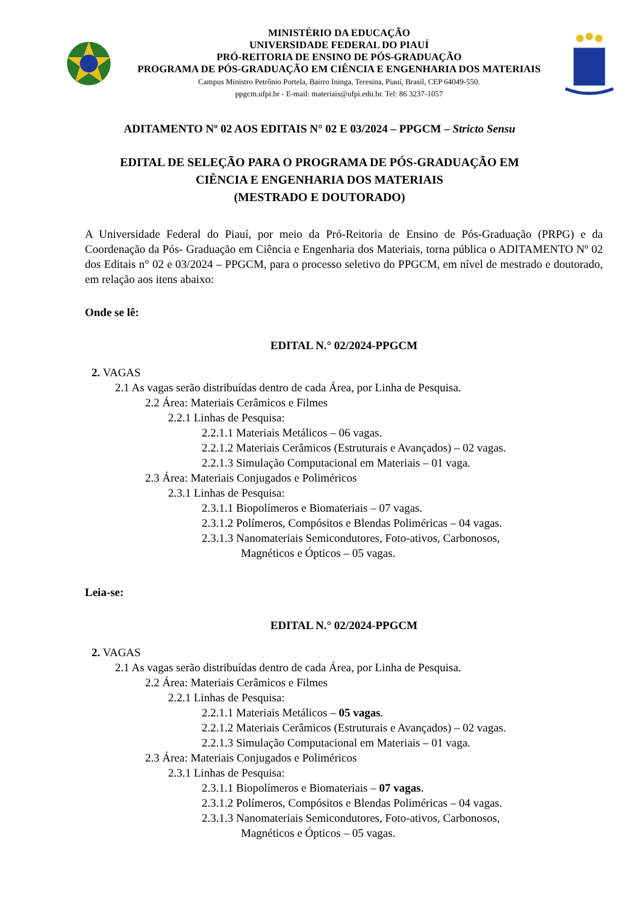MINISTÉRIO DA EDUCAÇÃO
UNIVERSIDADE FEDERAL DO PIAUÍ
PRÓ-REITORIA DE ENSINO DE PÓS-GRADUAÇÃO
PROGRAMA DE PÓS-GRADUAÇÃO EM CIÊNCIA E ENGENHARIA DOS MATERIAIS
Campus Ministro Petrônio Portela, Bairro Ininga, Teresina, Piauí, Brasil, CEP 64049-550.
ppgcm.ufpi.br - E-mail: materiais@ufpi.edu.br. Tel: 86 3237-1057
ADITAMENTO Nº 02 AOS EDITAIS N° 02 E 03/2024 – PPGCM – Stricto Sensu
EDITAL DE SELEÇÃO PARA O PROGRAMA DE PÓS-GRADUAÇÃO EM
CIÊNCIA E ENGENHARIA DOS MATERIAIS
(MESTRADO E DOUTORADO)
A Universidade Federal do Piauí, por meio da Pró-Reitoria de Ensino de Pós-Graduação (PRPG) e da Coordenação da Pós- Graduação em Ciência e Engenharia dos Materiais, torna pública o ADITAMENTO Nº 02 dos Editais n° 02 e 03/2024 – PPGCM, para o processo seletivo do PPGCM, em nível de mestrado e doutorado, em relação aos itens abaixo:
Onde se lê:
EDITAL N.° 02/2024-PPGCM
2. VAGAS
2.1 As vagas serão distribuídas dentro de cada Área, por Linha de Pesquisa.
2.2 Área: Materiais Cerâmicos e Filmes
2.2.1 Linhas de Pesquisa:
2.2.1.1 Materiais Metálicos – 06 vagas.
2.2.1.2 Materiais Cerâmicos (Estruturais e Avançados) – 02 vagas.
2.2.1.3 Simulação Computacional em Materiais – 01 vaga.
2.3 Área: Materiais Conjugados e Poliméricos
2.3.1 Linhas de Pesquisa:
2.3.1.1 Biopolímeros e Biomateriais – 07 vagas.
2.3.1.2 Polímeros, Compósitos e Blendas Poliméricas – 04 vagas.
2.3.1.3 Nanomateriais Semicondutores, Foto-ativos, Carbonosos,
Magnéticos e Ópticos – 05 vagas.
Leia-se:
EDITAL N.° 02/2024-PPGCM
2. VAGAS
2.1 As vagas serão distribuídas dentro de cada Área, por Linha de Pesquisa.
2.2 Área: Materiais Cerâmicos e Filmes
2.2.1 Linhas de Pesquisa:
2.2.1.1 Materiais Metálicos – 05 vagas.
2.2.1.2 Materiais Cerâmicos (Estruturais e Avançados) – 02 vagas.
2.2.1.3 Simulação Computacional em Materiais – 01 vaga.
2.3 Área: Materiais Conjugados e Poliméricos
2.3.1 Linhas de Pesquisa:
2.3.1.1 Biopolímeros e Biomateriais – 07 vagas.
2.3.1.2 Polímeros, Compósitos e Blendas Poliméricas – 04 vagas.
2.3.1.3 Nanomateriais Semicondutores, Foto-ativos, Carbonosos,
Magnéticos e Ópticos – 05 vagas.